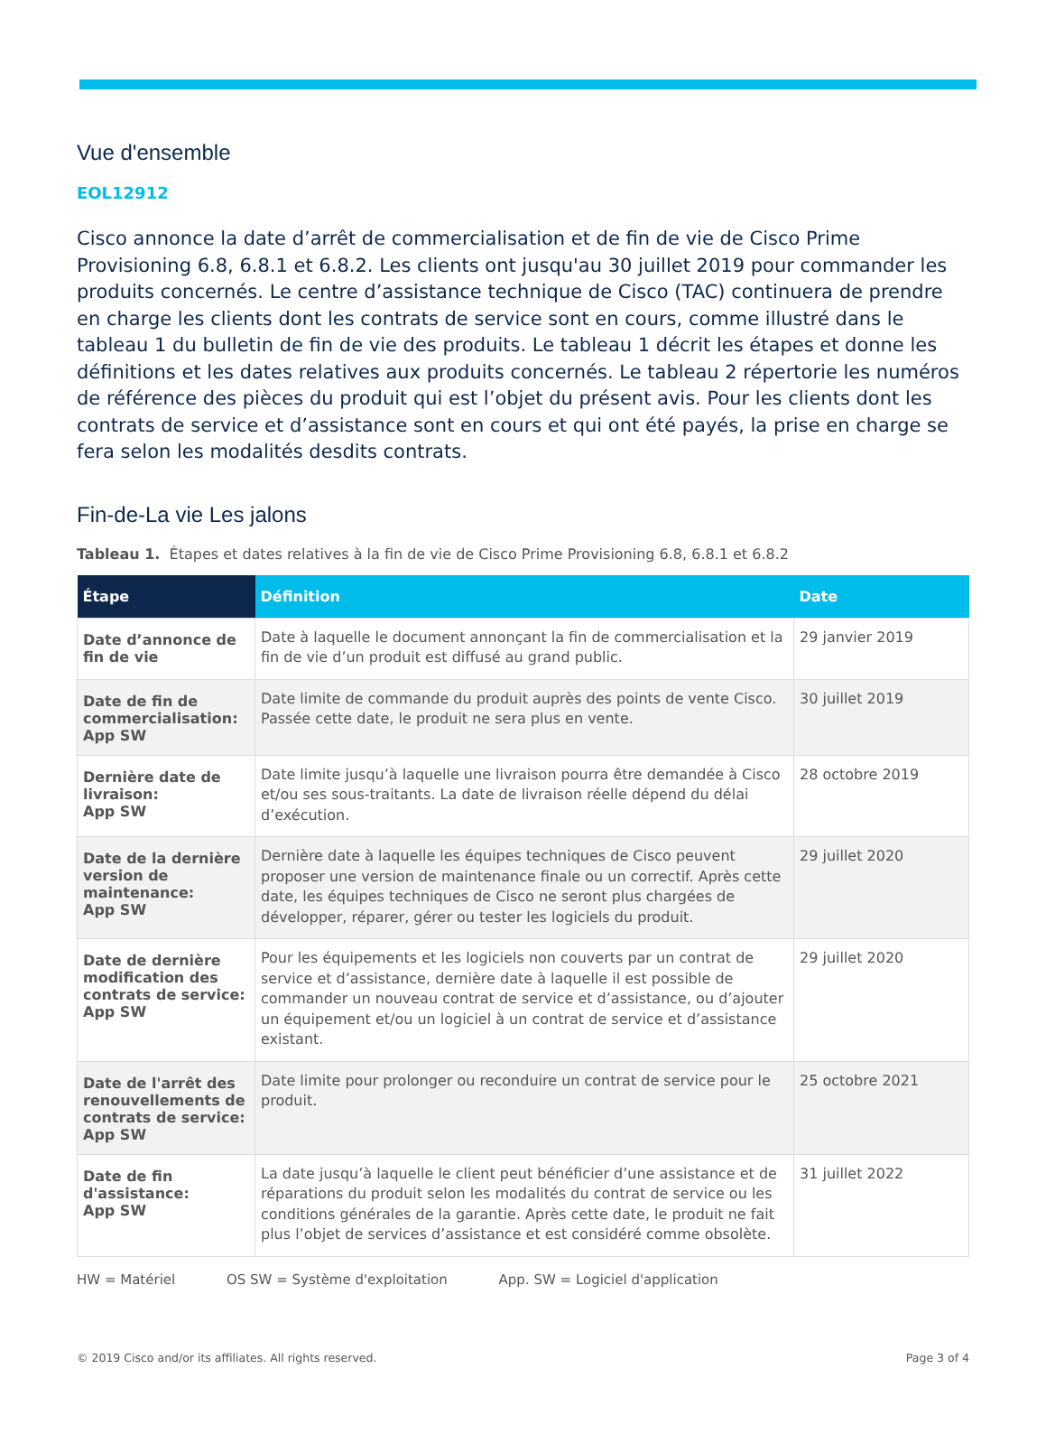Vue d'ensemble
EOL12912
Cisco annonce la date d’arrêt de commercialisation et de fin de vie de Cisco Prime Provisioning 6.8, 6.8.1 et 6.8.2. Les clients ont jusqu'au 30 juillet 2019 pour commander les produits concernés. Le centre d’assistance technique de Cisco (TAC) continuera de prendre en charge les clients dont les contrats de service sont en cours, comme illustré dans le tableau 1 du bulletin de fin de vie des produits. Le tableau 1 décrit les étapes et donne les définitions et les dates relatives aux produits concernés. Le tableau 2 répertorie les numéros de référence des pièces du produit qui est l’objet du présent avis. Pour les clients dont les contrats de service et d’assistance sont en cours et qui ont été payés, la prise en charge se fera selon les modalités desdits contrats.
Fin-de-La vie Les jalons
Tableau 1. Étapes et dates relatives à la fin de vie de Cisco Prime Provisioning 6.8, 6.8.1 et 6.8.2
| Étape | Définition | Date |
| --- | --- | --- |
| Date d’annonce de fin de vie | Date à laquelle le document annonçant la fin de commercialisation et la fin de vie d’un produit est diffusé au grand public. | 29 janvier 2019 |
| Date de fin de commercialisation: App SW | Date limite de commande du produit auprès des points de vente Cisco. Passée cette date, le produit ne sera plus en vente. | 30 juillet 2019 |
| Dernière date de livraison: App SW | Date limite jusqu’à laquelle une livraison pourra être demandée à Cisco et/ou ses sous-traitants. La date de livraison réelle dépend du délai d’exécution. | 28 octobre 2019 |
| Date de la dernière version de maintenance: App SW | Dernière date à laquelle les équipes techniques de Cisco peuvent proposer une version de maintenance finale ou un correctif. Après cette date, les équipes techniques de Cisco ne seront plus chargées de développer, réparer, gérer ou tester les logiciels du produit. | 29 juillet 2020 |
| Date de dernière modification des contrats de service: App SW | Pour les équipements et les logiciels non couverts par un contrat de service et d’assistance, dernière date à laquelle il est possible de commander un nouveau contrat de service et d’assistance, ou d’ajouter un équipement et/ou un logiciel à un contrat de service et d’assistance existant. | 29 juillet 2020 |
| Date de l'arrêt des renouvellements de contrats de service: App SW | Date limite pour prolonger ou reconduire un contrat de service pour le produit. | 25 octobre 2021 |
| Date de fin d'assistance: App SW | La date jusqu’à laquelle le client peut bénéficier d’une assistance et de réparations du produit selon les modalités du contrat de service ou les conditions générales de la garantie. Après cette date, le produit ne fait plus l’objet de services d’assistance et est considéré comme obsolète. | 31 juillet 2022 |
HW = Matériel OS SW = Système d'exploitation App. SW = Logiciel d'application
© 2019 Cisco and/or its affiliates. All rights reserved. Page 3 of 4